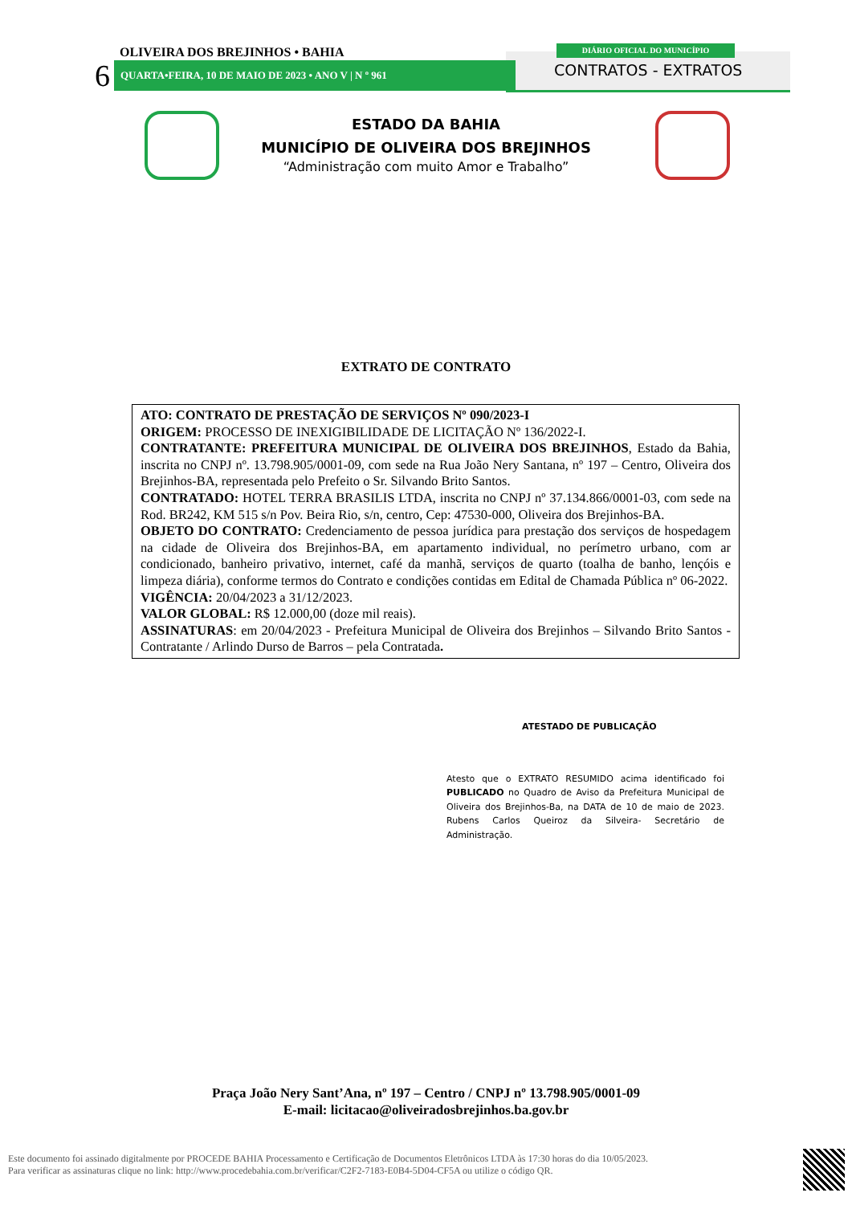OLIVEIRA DOS BREJINHOS • BAHIA
6 QUARTA•FEIRA, 10 DE MAIO DE 2023 • ANO V | N º 961
DIÁRIO OFICIAL DO MUNICÍPIO
CONTRATOS - EXTRATOS
ESTADO DA BAHIA
MUNICÍPIO DE OLIVEIRA DOS BREJINHOS
“Administração com muito Amor e Trabalho”
EXTRATO DE CONTRATO
ATO: CONTRATO DE PRESTAÇÃO DE SERVIÇOS Nº 090/2023-I
ORIGEM: PROCESSO DE INEXIGIBILIDADE DE LICITAÇÃO Nº 136/2022-I.
CONTRATANTE: PREFEITURA MUNICIPAL DE OLIVEIRA DOS BREJINHOS, Estado da Bahia, inscrita no CNPJ nº. 13.798.905/0001-09, com sede na Rua João Nery Santana, nº 197 – Centro, Oliveira dos Brejinhos-BA, representada pelo Prefeito o Sr. Silvando Brito Santos.
CONTRATADO: HOTEL TERRA BRASILIS LTDA, inscrita no CNPJ nº 37.134.866/0001-03, com sede na Rod. BR242, KM 515 s/n Pov. Beira Rio, s/n, centro, Cep: 47530-000, Oliveira dos Brejinhos-BA.
OBJETO DO CONTRATO: Credenciamento de pessoa jurídica para prestação dos serviços de hospedagem na cidade de Oliveira dos Brejinhos-BA, em apartamento individual, no perímetro urbano, com ar condicionado, banheiro privativo, internet, café da manhã, serviços de quarto (toalha de banho, lençóis e limpeza diária), conforme termos do Contrato e condições contidas em Edital de Chamada Pública nº 06-2022.
VIGÊNCIA: 20/04/2023 a 31/12/2023.
VALOR GLOBAL: R$ 12.000,00 (doze mil reais).
ASSINATURAS: em 20/04/2023 - Prefeitura Municipal de Oliveira dos Brejinhos – Silvando Brito Santos - Contratante / Arlindo Durso de Barros – pela Contratada.
ATESTADO DE PUBLICAÇÃO
Atesto que o EXTRATO RESUMIDO acima identificado foi PUBLICADO no Quadro de Aviso da Prefeitura Municipal de Oliveira dos Brejinhos-Ba, na DATA de 10 de maio de 2023. Rubens Carlos Queiroz da Silveira- Secretário de Administração.
Praça João Nery Sant’Ana, nº 197 – Centro / CNPJ nº 13.798.905/0001-09
E-mail: licitacao@oliveiradosbrejinhos.ba.gov.br
Este documento foi assinado digitalmente por PROCEDE BAHIA Processamento e Certificação de Documentos Eletrônicos LTDA às 17:30 horas do dia 10/05/2023.
Para verificar as assinaturas clique no link: http://www.procedebahia.com.br/verificar/C2F2-7183-E0B4-5D04-CF5A ou utilize o código QR.